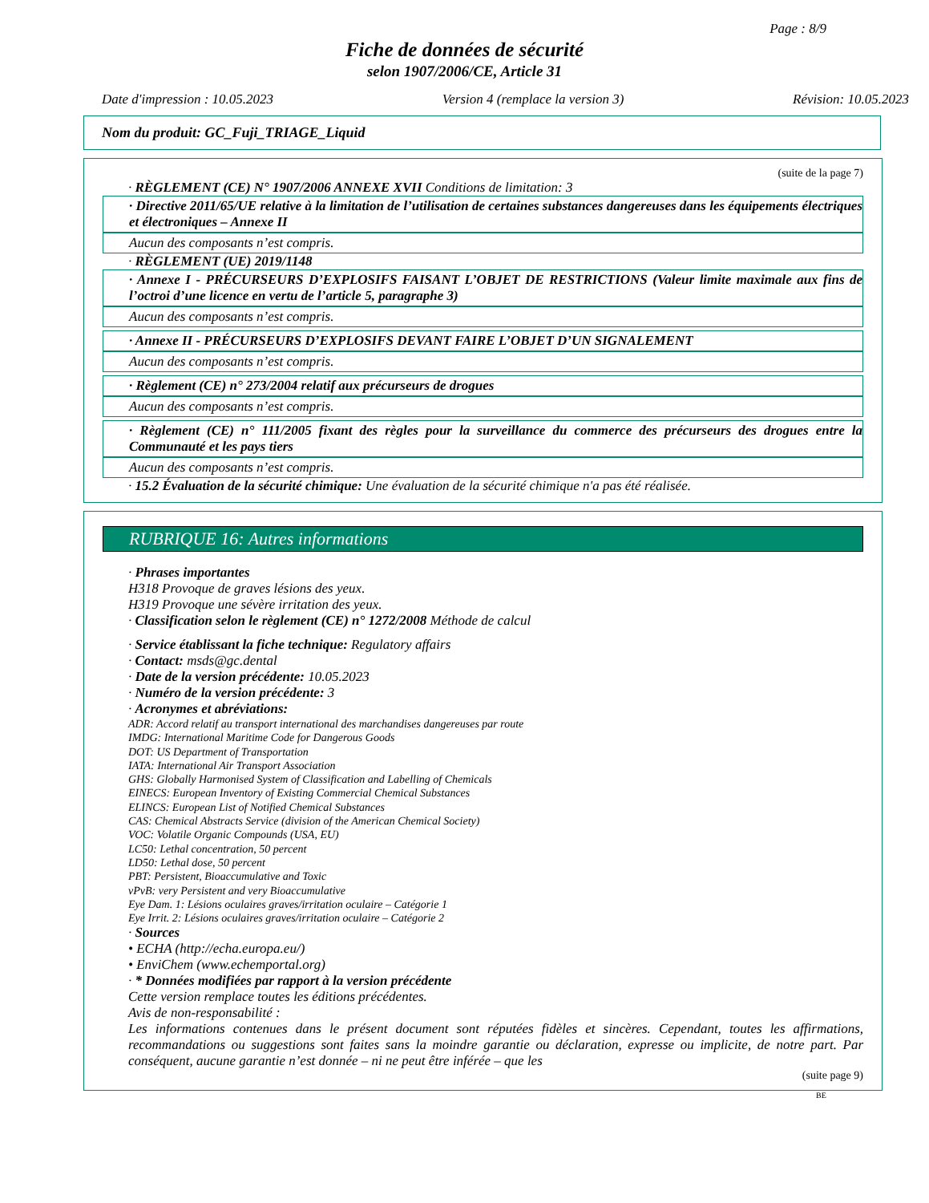Page : 8/9
Fiche de données de sécurité
selon 1907/2006/CE, Article 31
Date d'impression : 10.05.2023 Version 4 (remplace la version 3) Révision: 10.05.2023
Nom du produit: GC_Fuji_TRIAGE_Liquid
(suite de la page 7)
· RÈGLEMENT (CE) N° 1907/2006 ANNEXE XVII Conditions de limitation: 3
· Directive 2011/65/UE relative à la limitation de l’utilisation de certaines substances dangereuses dans les équipements électriques et électroniques – Annexe II
Aucun des composants n’est compris.
· RÈGLEMENT (UE) 2019/1148
· Annexe I - PRÉCURSEURS D’EXPLOSIFS FAISANT L’OBJET DE RESTRICTIONS (Valeur limite maximale aux fins de l’octroi d’une licence en vertu de l’article 5, paragraphe 3)
Aucun des composants n’est compris.
· Annexe II - PRÉCURSEURS D’EXPLOSIFS DEVANT FAIRE L’OBJET D’UN SIGNALEMENT
Aucun des composants n’est compris.
· Règlement (CE) n° 273/2004 relatif aux précurseurs de drogues
Aucun des composants n’est compris.
· Règlement (CE) n° 111/2005 fixant des règles pour la surveillance du commerce des précurseurs des drogues entre la Communauté et les pays tiers
Aucun des composants n’est compris.
· 15.2 Évaluation de la sécurité chimique: Une évaluation de la sécurité chimique n'a pas été réalisée.
RUBRIQUE 16: Autres informations
· Phrases importantes
H318 Provoque de graves lésions des yeux.
H319 Provoque une sévère irritation des yeux.
· Classification selon le règlement (CE) n° 1272/2008 Méthode de calcul
· Service établissant la fiche technique: Regulatory affairs
· Contact: msds@gc.dental
· Date de la version précédente: 10.05.2023
· Numéro de la version précédente: 3
· Acronymes et abréviations:
ADR: Accord relatif au transport international des marchandises dangereuses par route
IMDG: International Maritime Code for Dangerous Goods
DOT: US Department of Transportation
IATA: International Air Transport Association
GHS: Globally Harmonised System of Classification and Labelling of Chemicals
EINECS: European Inventory of Existing Commercial Chemical Substances
ELINCS: European List of Notified Chemical Substances
CAS: Chemical Abstracts Service (division of the American Chemical Society)
VOC: Volatile Organic Compounds (USA, EU)
LC50: Lethal concentration, 50 percent
LD50: Lethal dose, 50 percent
PBT: Persistent, Bioaccumulative and Toxic
vPvB: very Persistent and very Bioaccumulative
Eye Dam. 1: Lésions oculaires graves/irritation oculaire – Catégorie 1
Eye Irrit. 2: Lésions oculaires graves/irritation oculaire – Catégorie 2
· Sources
• ECHA (http://echa.europa.eu/)
• EnviChem (www.echemportal.org)
· * Données modifiées par rapport à la version précédente
Cette version remplace toutes les éditions précédentes.
Avis de non-responsabilité :
Les informations contenues dans le présent document sont réputées fidèles et sincères. Cependant, toutes les affirmations, recommandations ou suggestions sont faites sans la moindre garantie ou déclaration, expresse ou implicite, de notre part. Par conséquent, aucune garantie n’est donnée – ni ne peut être inférée – que les
(suite page 9)
BE